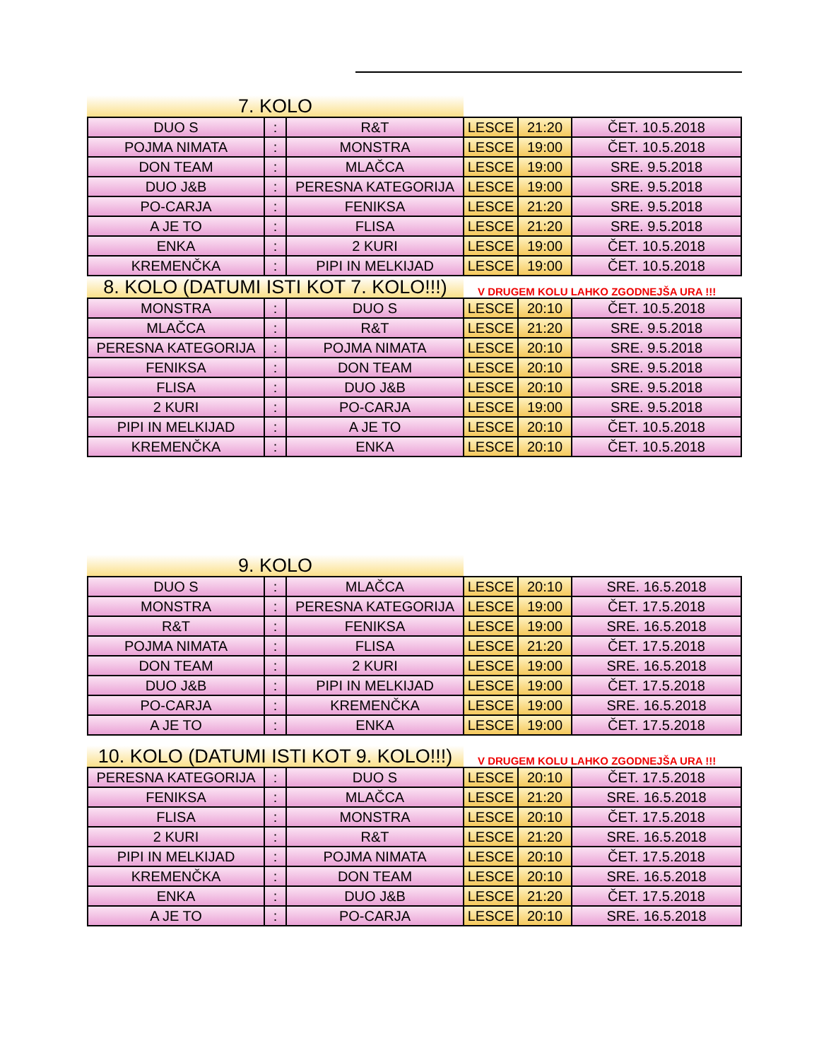7. KOLO
| DUO S | : | R&T | LESCE | 21:20 | ČET. 10.5.2018 |
| POJMA NIMATA | : | MONSTRA | LESCE | 19:00 | ČET. 10.5.2018 |
| DON TEAM | : | MLAČCA | LESCE | 19:00 | SRE. 9.5.2018 |
| DUO J&B | : | PERESNA KATEGORIJA | LESCE | 19:00 | SRE. 9.5.2018 |
| PO-CARJA | : | FENIKSA | LESCE | 21:20 | SRE. 9.5.2018 |
| A JE TO | : | FLISA | LESCE | 21:20 | SRE. 9.5.2018 |
| ENKA | : | 2 KURI | LESCE | 19:00 | ČET. 10.5.2018 |
| KREMENČKA | : | PIPI IN MELKIJAD | LESCE | 19:00 | ČET. 10.5.2018 |
8. KOLO (DATUMI ISTI KOT 7. KOLO!!!)
V DRUGEM KOLU LAHKO ZGODNEJŠA URA !!!
| MONSTRA | : | DUO S | LESCE | 20:10 | ČET. 10.5.2018 |
| MLAČCA | : | R&T | LESCE | 21:20 | SRE. 9.5.2018 |
| PERESNA KATEGORIJA | : | POJMA NIMATA | LESCE | 20:10 | SRE. 9.5.2018 |
| FENIKSA | : | DON TEAM | LESCE | 20:10 | SRE. 9.5.2018 |
| FLISA | : | DUO J&B | LESCE | 20:10 | SRE. 9.5.2018 |
| 2 KURI | : | PO-CARJA | LESCE | 19:00 | SRE. 9.5.2018 |
| PIPI IN MELKIJAD | : | A JE TO | LESCE | 20:10 | ČET. 10.5.2018 |
| KREMENČKA | : | ENKA | LESCE | 20:10 | ČET. 10.5.2018 |
9. KOLO
| DUO S | : | MLAČCA | LESCE | 20:10 | SRE. 16.5.2018 |
| MONSTRA | : | PERESNA KATEGORIJA | LESCE | 19:00 | ČET. 17.5.2018 |
| R&T | : | FENIKSA | LESCE | 19:00 | SRE. 16.5.2018 |
| POJMA NIMATA | : | FLISA | LESCE | 21:20 | ČET. 17.5.2018 |
| DON TEAM | : | 2 KURI | LESCE | 19:00 | SRE. 16.5.2018 |
| DUO J&B | : | PIPI IN MELKIJAD | LESCE | 19:00 | ČET. 17.5.2018 |
| PO-CARJA | : | KREMENČKA | LESCE | 19:00 | SRE. 16.5.2018 |
| A JE TO | : | ENKA | LESCE | 19:00 | ČET. 17.5.2018 |
10. KOLO (DATUMI ISTI KOT 9. KOLO!!!)
V DRUGEM KOLU LAHKO ZGODNEJŠA URA !!!
| PERESNA KATEGORIJA | : | DUO S | LESCE | 20:10 | ČET. 17.5.2018 |
| FENIKSA | : | MLAČCA | LESCE | 21:20 | SRE. 16.5.2018 |
| FLISA | : | MONSTRA | LESCE | 20:10 | ČET. 17.5.2018 |
| 2 KURI | : | R&T | LESCE | 21:20 | SRE. 16.5.2018 |
| PIPI IN MELKIJAD | : | POJMA NIMATA | LESCE | 20:10 | ČET. 17.5.2018 |
| KREMENČKA | : | DON TEAM | LESCE | 20:10 | SRE. 16.5.2018 |
| ENKA | : | DUO J&B | LESCE | 21:20 | ČET. 17.5.2018 |
| A JE TO | : | PO-CARJA | LESCE | 20:10 | SRE. 16.5.2018 |